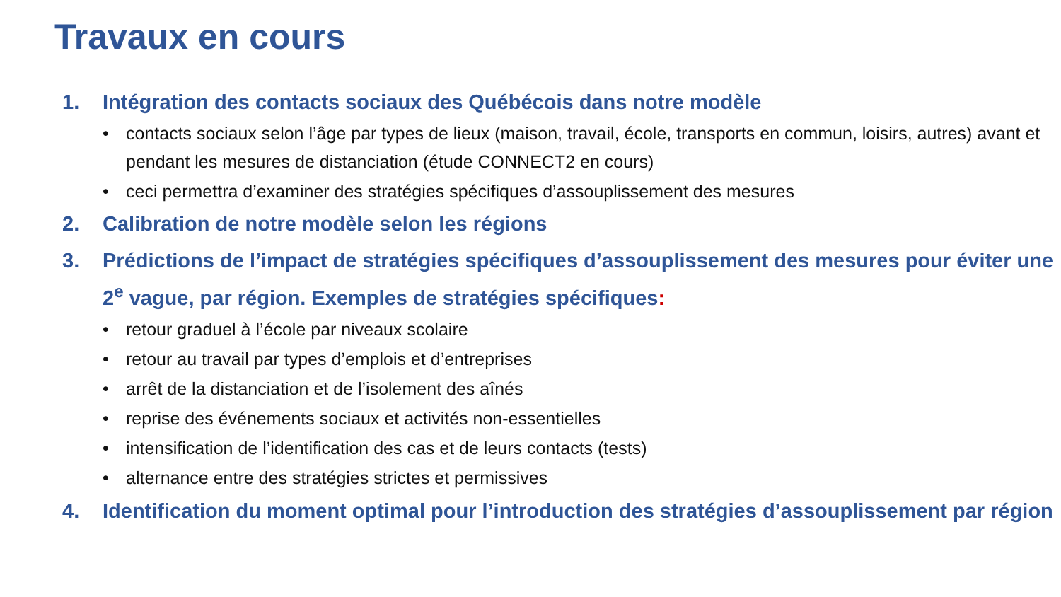Travaux en cours
1. Intégration des contacts sociaux des Québécois dans notre modèle
• contacts sociaux selon l’âge par types de lieux (maison, travail, école, transports en commun, loisirs, autres) avant et pendant les mesures de distanciation (étude CONNECT2 en cours)
• ceci permettra d’examiner des stratégies spécifiques d’assouplissement des mesures
2. Calibration de notre modèle selon les régions
3. Prédictions de l’impact de stratégies spécifiques d’assouplissement des mesures pour éviter une 2<sup>e</sup> vague, par région. Exemples de stratégies spécifiques:
• retour graduel à l’école par niveaux scolaire
• retour au travail par types d’emplois et d’entreprises
• arrêt de la distanciation et de l’isolement des aînés
• reprise des événements sociaux et activités non-essentielles
• intensification de l’identification des cas et de leurs contacts (tests)
• alternance entre des stratégies strictes et permissives
4. Identification du moment optimal pour l’introduction des stratégies d’assouplissement par région